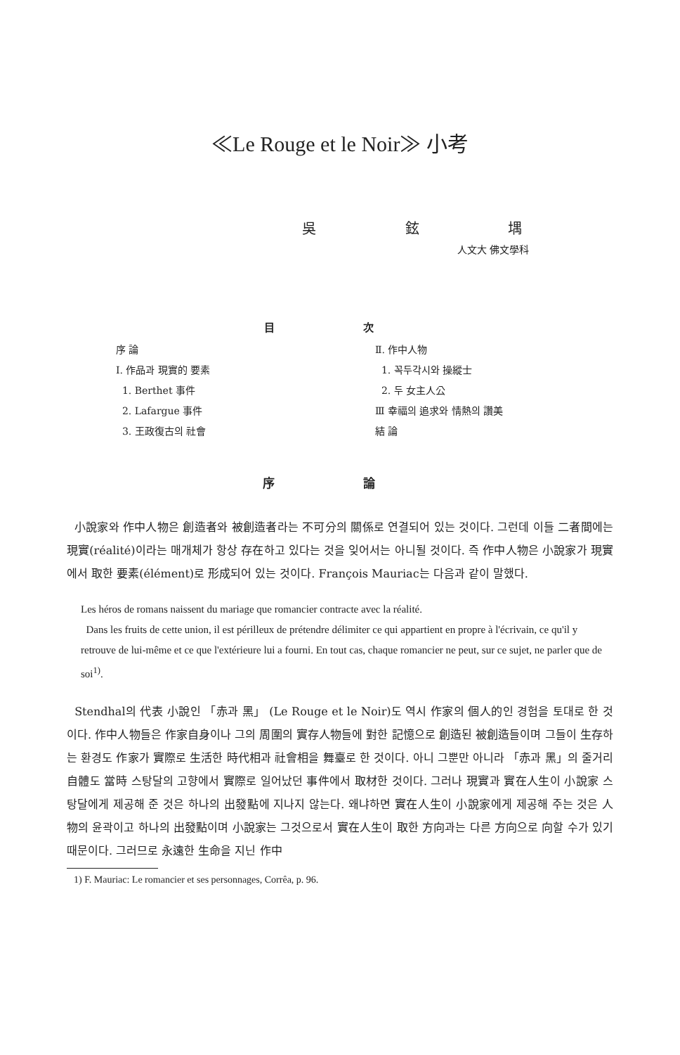≪Le Rouge et le Noir≫ 小考
吳 鉉 堣
人文大 佛文學科
目 次
序 論
Ⅰ. 作品과 現實的 要素
1. Berthet 事件
2. Lafargue 事件
3. 王政復古의 社會
Ⅱ. 作中人物
1. 꼭두각시와 操縱士
2. 두 女主人公
Ⅲ 幸福의 追求와 情熱의 讚美
結 論
序 論
小說家와 作中人物은 創造者와 被創造者라는 不可分의 關係로 연결되어 있는 것이다. 그런데 이들 二者間에는 現實(réalité)이라는 매개체가 항상 存在하고 있다는 것을 잊어서는 아니될 것이다. 즉 作中人物은 小說家가 現實에서 取한 要素(élément)로 形成되어 있는 것이다. François Mauriac는 다음과 같이 말했다.
Les héros de romans naissent du mariage que romancier contracte avec la réalité.
Dans les fruits de cette union, il est périlleux de prétendre délimiter ce qui appartient en propre à l'écrivain, ce qu'il y retrouve de lui-même et ce que l'extérieure lui a fourni. En tout cas, chaque romancier ne peut, sur ce sujet, ne parler que de soi<sup>1)</sup>.
Stendhal의 代表 小說인 「赤과 黑」 (Le Rouge et le Noir)도 역시 作家의 個人的인 경험을 토대로 한 것이다. 作中人物들은 作家自身이나 그의 周圍의 實存人物들에 對한 記憶으로 創造된 被創造들이며 그들이 生存하는 환경도 作家가 實際로 生活한 時代相과 社會相을 舞臺로 한 것이다. 아니 그뿐만 아니라 「赤과 黑」의 줄거리 自體도 當時 스탕달의 고향에서 實際로 일어났던 事件에서 取材한 것이다. 그러나 現實과 實在人生이 小說家 스탕달에게 제공해 준 것은 하나의 出發點에 지나지 않는다. 왜냐하면 實在人生이 小說家에게 제공해 주는 것은 人物의 윤곽이고 하나의 出發點이며 小說家는 그것으로서 實在人生이 取한 方向과는 다른 方向으로 向할 수가 있기 때문이다. 그러므로 永遠한 生命을 지닌 作中
1) F. Mauriac: Le romancier et ses personnages, Corrêa, p. 96.